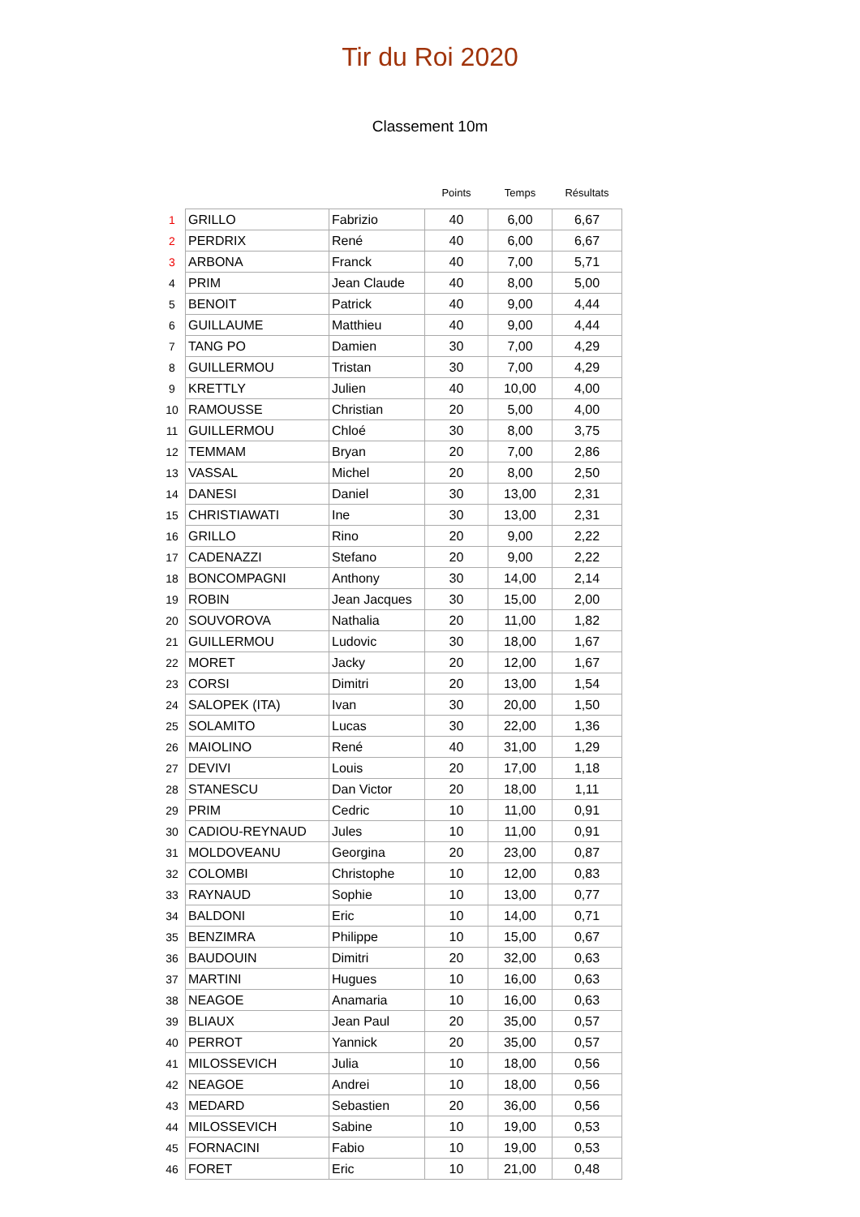Tir du Roi 2020
Classement 10m
| | | | Points | Temps | Résultats |
| --- | --- | --- | --- | --- | --- |
| 1 | GRILLO | Fabrizio | 40 | 6,00 | 6,67 |
| 2 | PERDRIX | René | 40 | 6,00 | 6,67 |
| 3 | ARBONA | Franck | 40 | 7,00 | 5,71 |
| 4 | PRIM | Jean Claude | 40 | 8,00 | 5,00 |
| 5 | BENOIT | Patrick | 40 | 9,00 | 4,44 |
| 6 | GUILLAUME | Matthieu | 40 | 9,00 | 4,44 |
| 7 | TANG PO | Damien | 30 | 7,00 | 4,29 |
| 8 | GUILLERMOU | Tristan | 30 | 7,00 | 4,29 |
| 9 | KRETTLY | Julien | 40 | 10,00 | 4,00 |
| 10 | RAMOUSSE | Christian | 20 | 5,00 | 4,00 |
| 11 | GUILLERMOU | Chloé | 30 | 8,00 | 3,75 |
| 12 | TEMMAM | Bryan | 20 | 7,00 | 2,86 |
| 13 | VASSAL | Michel | 20 | 8,00 | 2,50 |
| 14 | DANESI | Daniel | 30 | 13,00 | 2,31 |
| 15 | CHRISTIAWATI | Ine | 30 | 13,00 | 2,31 |
| 16 | GRILLO | Rino | 20 | 9,00 | 2,22 |
| 17 | CADENAZZI | Stefano | 20 | 9,00 | 2,22 |
| 18 | BONCOMPAGNI | Anthony | 30 | 14,00 | 2,14 |
| 19 | ROBIN | Jean Jacques | 30 | 15,00 | 2,00 |
| 20 | SOUVOROVA | Nathalia | 20 | 11,00 | 1,82 |
| 21 | GUILLERMOU | Ludovic | 30 | 18,00 | 1,67 |
| 22 | MORET | Jacky | 20 | 12,00 | 1,67 |
| 23 | CORSI | Dimitri | 20 | 13,00 | 1,54 |
| 24 | SALOPEK (ITA) | Ivan | 30 | 20,00 | 1,50 |
| 25 | SOLAMITO | Lucas | 30 | 22,00 | 1,36 |
| 26 | MAIOLINO | René | 40 | 31,00 | 1,29 |
| 27 | DEVIVI | Louis | 20 | 17,00 | 1,18 |
| 28 | STANESCU | Dan Victor | 20 | 18,00 | 1,11 |
| 29 | PRIM | Cedric | 10 | 11,00 | 0,91 |
| 30 | CADIOU-REYNAUD | Jules | 10 | 11,00 | 0,91 |
| 31 | MOLDOVEANU | Georgina | 20 | 23,00 | 0,87 |
| 32 | COLOMBI | Christophe | 10 | 12,00 | 0,83 |
| 33 | RAYNAUD | Sophie | 10 | 13,00 | 0,77 |
| 34 | BALDONI | Eric | 10 | 14,00 | 0,71 |
| 35 | BENZIMRA | Philippe | 10 | 15,00 | 0,67 |
| 36 | BAUDOUIN | Dimitri | 20 | 32,00 | 0,63 |
| 37 | MARTINI | Hugues | 10 | 16,00 | 0,63 |
| 38 | NEAGOE | Anamaria | 10 | 16,00 | 0,63 |
| 39 | BLIAUX | Jean Paul | 20 | 35,00 | 0,57 |
| 40 | PERROT | Yannick | 20 | 35,00 | 0,57 |
| 41 | MILOSSEVICH | Julia | 10 | 18,00 | 0,56 |
| 42 | NEAGOE | Andrei | 10 | 18,00 | 0,56 |
| 43 | MEDARD | Sebastien | 20 | 36,00 | 0,56 |
| 44 | MILOSSEVICH | Sabine | 10 | 19,00 | 0,53 |
| 45 | FORNACINI | Fabio | 10 | 19,00 | 0,53 |
| 46 | FORET | Eric | 10 | 21,00 | 0,48 |